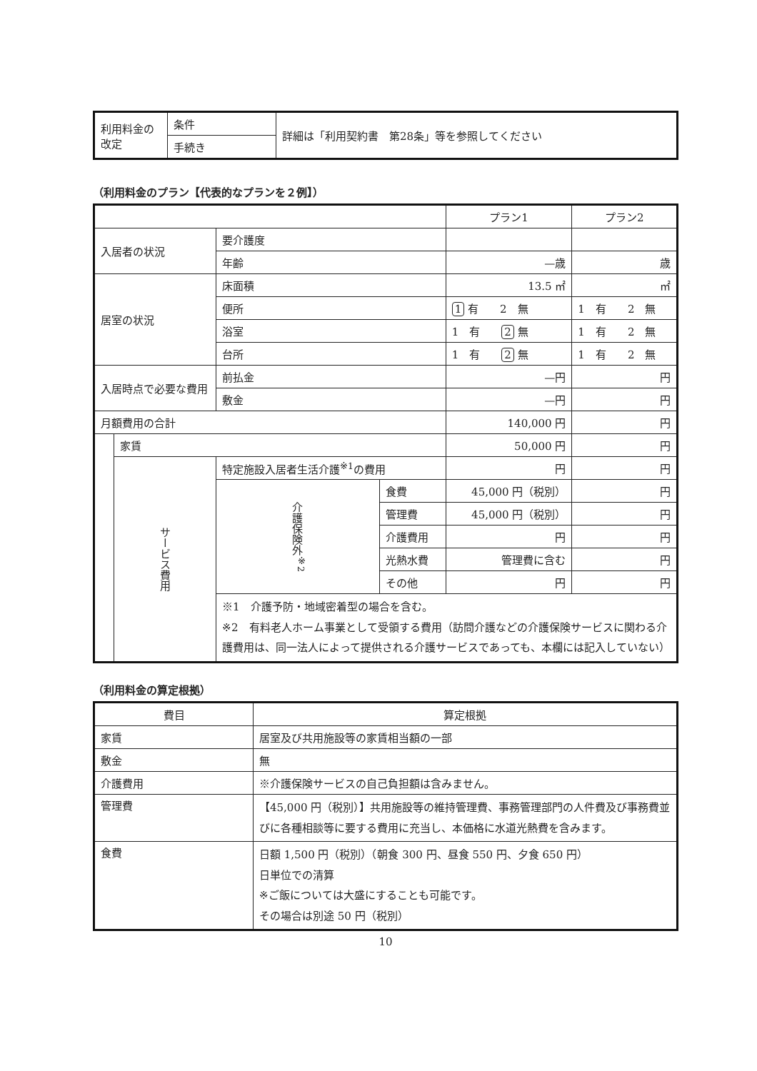| 利用料金の改定 | 条件 | 詳細は「利用契約書 第28条」等を参照してください |
| | 手続き | |
（利用料金のプラン【代表的なプランを２例】）
| | | | | プラン1 | プラン2 |
| 入居者の状況 | | 要介護度 | | | |
| | | 年齢 | | —歳 | 歳 |
| 居室の状況 | | 床面積 | | 13.5 ㎡ | ㎡ |
| | | 便所 | | 1 有 2 無 | 1 有 2 無 |
| | | 浴室 | | 1 有 2 無 | 1 有 2 無 |
| | | 台所 | | 1 有 2 無 | 1 有 2 無 |
| 入居時点で必要な費用 | | 前払金 | | —円 | 円 |
| | | 敷金 | | —円 | 円 |
| 月額費用の合計 | | | | 140,000 円 | 円 |
| | 家賃 | | | 50,000 円 | 円 |
| | サービス費用 | 特定施設入居者生活介護<sup>※1</sup>の費用 | | 円 | 円 |
| | | 介護保険外<sup>※2</sup> | 食費 | 45,000 円（税別） | 円 |
| | | | 管理費 | 45,000 円（税別） | 円 |
| | | | 介護費用 | 円 | 円 |
| | | | 光熱水費 | 管理費に含む | 円 |
| | | | その他 | 円 | 円 |
| | | ※1 介護予防・地域密着型の場合を含む。 ※2 有料老人ホーム事業として受領する費用（訪問介護などの介護保険サービスに関わる介護費用は、同一法人によって提供される介護サービスであっても、本欄には記入していない） | | | |
（利用料金の算定根拠）
| 費目 | 算定根拠 |
| --- | --- |
| 家賃 | 居室及び共用施設等の家賃相当額の一部 |
| 敷金 | 無 |
| 介護費用 | ※介護保険サービスの自己負担額は含みません。 |
| 管理費 | 【45,000 円（税別）】共用施設等の維持管理費、事務管理部門の人件費及び事務費並びに各種相談等に要する費用に充当し、本価格に水道光熱費を含みます。 |
| 食費 | 日額 1,500 円（税別）（朝食 300 円、昼食 550 円、夕食 650 円） 日単位での清算 ※ご飯については大盛にすることも可能です。 その場合は別途 50 円（税別） |
10